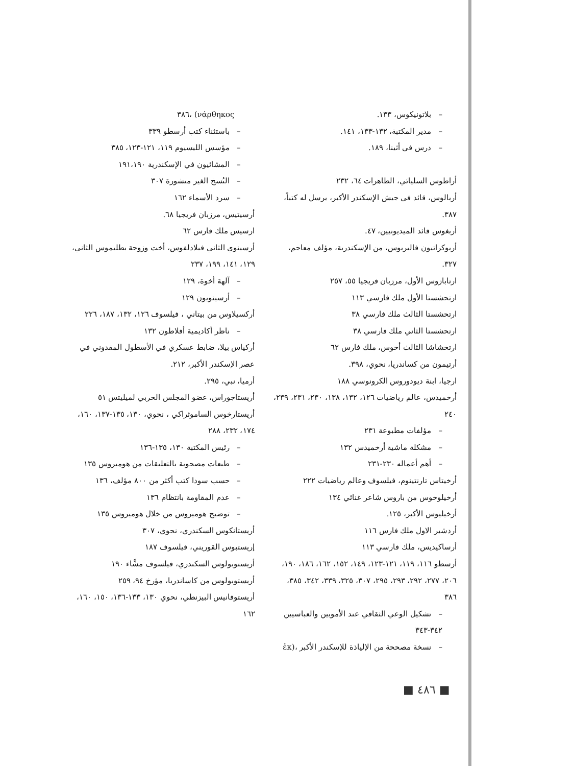– بلاتونيكوس، ١٣٣.
– مدير المكتبة، ١٣٢-١٣٣، ١٤١.
– درس في أثينا، ١٨٩.
أراطوس السليائي، الظاهرات ٦٤، ٢٣٢
أربالوس، قائد في جيش الإسكندر الأكبر، يرسل له كتباً، ٣٨٧.
أربغوس قائد الميديونيين، ٤٧.
أربوكراتيون فاليريوس، من الإسكندرية، مؤلف معاجم، ٣٢٧.
ارتابازوس الأول، مرزبان فريجيا ٥٥، ٢٥٧
ارتحشستا الأول ملك فارسي ١١٣
ارتحشستا الثالث ملك فارسي ٣٨
ارتحشستا الثاني ملك فارسي ٣٨
ارتخشاشا الثالث أخوس، ملك فارس ٦٢
أرتيمون من كساندريا، نحوي، ٣٩٨.
ارجيا، ابنة ديودوروس الكرونوسي ١٨٨
أرخميدس، عالم رياضيات ١٢٦، ١٣٢، ١٣٨، ٢٣٠، ٢٣١، ٢٣٩، ٢٤٠
– مؤلفات مطبوعة ٢٣١
– مشكلة ماشية أرخميدس ١٣٢
– أهم أعماله ٢٣٠-٢٣١
أرخيتاس تارنتينوم، فيلسوف وعالم رياضيات ٢٢٢
أرخيلوخوس من باروس شاعر غنائي ١٣٤
أرخيليوس الأكبر، ١٢٥.
أردشير الاول ملك فارس ١١٦
أرساكيديس، ملك فارسي ١١٣
أرسطو ١١٦، ١١٩، ١٢١-١٢٣، ١٤٩، ١٥٢، ١٦٢، ١٨٦، ١٩٠، ٢٠٦، ٢٧٧، ٢٩٢، ٢٩٣، ٢٩٥، ٣٠٧، ٣٢٥، ٣٣٩، ٣٤٢، ٣٨٥، ٣٨٦
– تشكيل الوعي الثقافي عند الأمويين والعباسيين ٣٤٢-٣٤٣
– نسخة مصححة من الإلياذة للإسكندر الأكبر ،(ἐκ
νάρθηκος) ،٣٨٦
– باستثناء كتب أرسطو ٣٣٩
– مؤسس الليسيوم ١١٩، ١٢١-١٢٣، ٣٨٥
– المشائيون في الإسكندرية ١٩١،١٩٠
– النُسخ الغير منشورة ٣٠٧
– سرد الأسماء ١٦٢
أرسيتيس، مرزبان فريجيا ٦٨.
ارسيس ملك فارس ٦٢
أرسينوي الثاني فيلادلفوس، أخت وزوجة بطليموس الثاني، ١٢٩، ١٤١، ١٩٩، ٢٣٧
– آلهة أخوة، ١٢٩
– أرسينويون ١٢٩
أركسيلاوس من بيتاني ، فيلسوف ١٢٦، ١٣٢، ١٨٧، ٢٢٦
– ناظر أكاديمية أفلاطون ١٣٢
أركياس بيلا، ضابط عسكري في الأسطول المقدوني في عصر الإسكندر الأكبر، ٢١٢.
أرميا، نبي، ٢٩٥.
أريستاجوراس، عضو المجلس الحربي لميليتس ٥١
أريستارخوس الساموثراكي ، نحوي، ١٣٠، ١٣٥-١٣٧، ١٦٠، ١٧٤، ٢٣٢، ٢٨٨
– رئيس المكتبة ١٣٠، ١٣٥-١٣٦
– طبعات مصحوبة بالتعليقات من هوميروس ١٣٥
– حسب سودا كتب أكثر من ٨٠٠ مؤلف، ١٣٦
– عدم المقاومة بانتظام ١٣٦
– توضيح هوميروس من خلال هوميروس ١٣٥
أريستانكوس السكندري، نحوي، ٣٠٧
إريستبوس القوريني، فيلسوف ١٨٧
أريستوبولوس السكندري، فيلسوف مشَّاء ١٩٠
أريستوبولوس من كاساندريا، مؤرخ ٩٤، ٢٥٩
أريستوفانيس البيزنطي، نحوي ١٣٠، ١٣٣-١٣٦، ١٥٠، ١٦٠، ١٦٢
■ ٤٨٦ ■